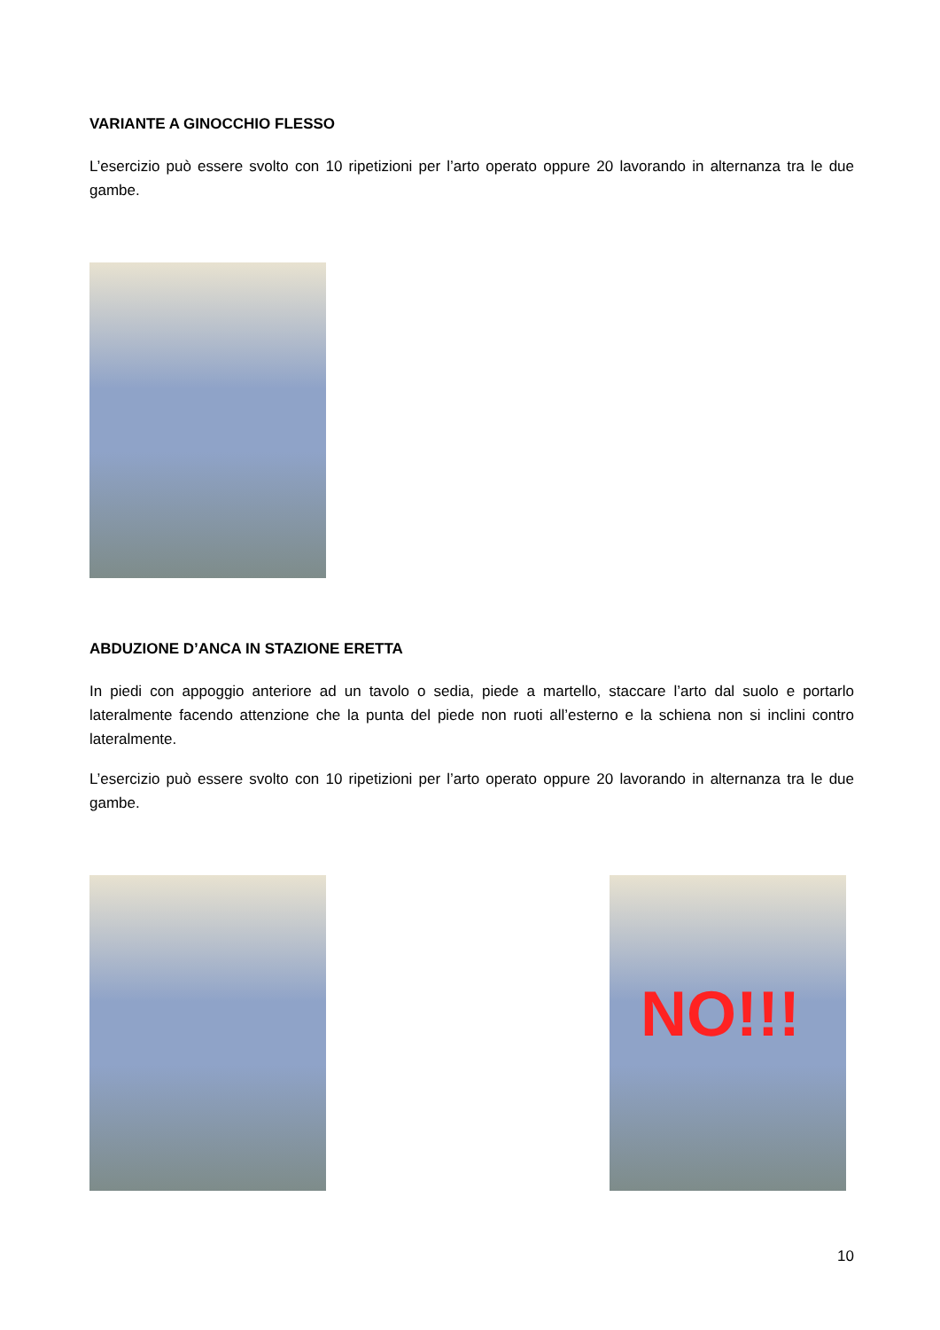VARIANTE A GINOCCHIO FLESSO
L’esercizio può essere svolto con 10 ripetizioni per l’arto operato oppure 20 lavorando in alternanza tra le due gambe.
ABDUZIONE D’ANCA IN STAZIONE ERETTA
In piedi con appoggio anteriore ad un tavolo o sedia, piede a martello, staccare l’arto dal suolo e portarlo lateralmente facendo attenzione che la punta del piede non ruoti all’esterno e la schiena non si inclini contro lateralmente.
L’esercizio può essere svolto con 10 ripetizioni per l’arto operato oppure 20 lavorando in alternanza tra le due gambe.
NO!!!
10